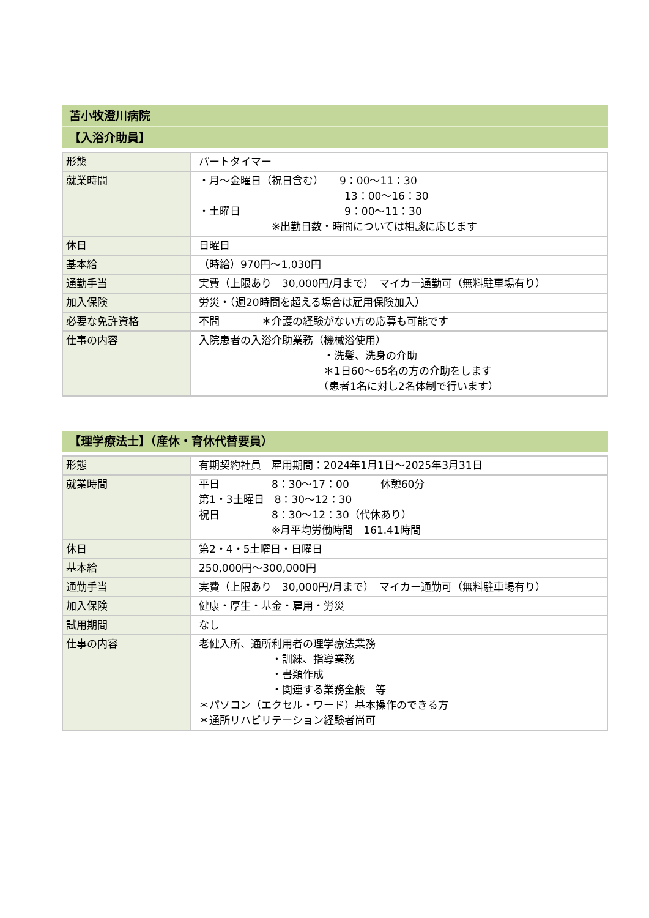苫小牧澄川病院
【入浴介助員】
| 形態 | パートタイマー |
| 就業時間 | ・月～金曜日（祝日含む） 9：00～11：30 13：00～16：30 ・土曜日 9：00～11：30 ※出勤日数・時間については相談に応じます |
| 休日 | 日曜日 |
| 基本給 | （時給）970円～1,030円 |
| 通勤手当 | 実費（上限あり 30,000円/月まで） マイカー通勤可（無料駐車場有り） |
| 加入保険 | 労災・（週20時間を超える場合は雇用保険加入） |
| 必要な免許資格 | 不問 ＊介護の経験がない方の応募も可能です |
| 仕事の内容 | 入院患者の入浴介助業務（機械浴使用） ・洗髪、洗身の介助 ＊1日60～65名の方の介助をします （患者1名に対し2名体制で行います） |
【理学療法士】（産休・育休代替要員）
| 形態 | 有期契約社員 雇用期間：2024年1月1日～2025年3月31日 |
| 就業時間 | 平日 8：30～17：00 休憩60分 第1・3土曜日 8：30～12：30 祝日 8：30～12：30（代休あり） ※月平均労働時間 161.41時間 |
| 休日 | 第2・4・5土曜日・日曜日 |
| 基本給 | 250,000円～300,000円 |
| 通勤手当 | 実費（上限あり 30,000円/月まで） マイカー通勤可（無料駐車場有り） |
| 加入保険 | 健康・厚生・基金・雇用・労災 |
| 試用期間 | なし |
| 仕事の内容 | 老健入所、通所利用者の理学療法業務 ・訓練、指導業務 ・書類作成 ・関連する業務全般 等 ＊パソコン（エクセル・ワード）基本操作のできる方 ＊通所リハビリテーション経験者尚可 |